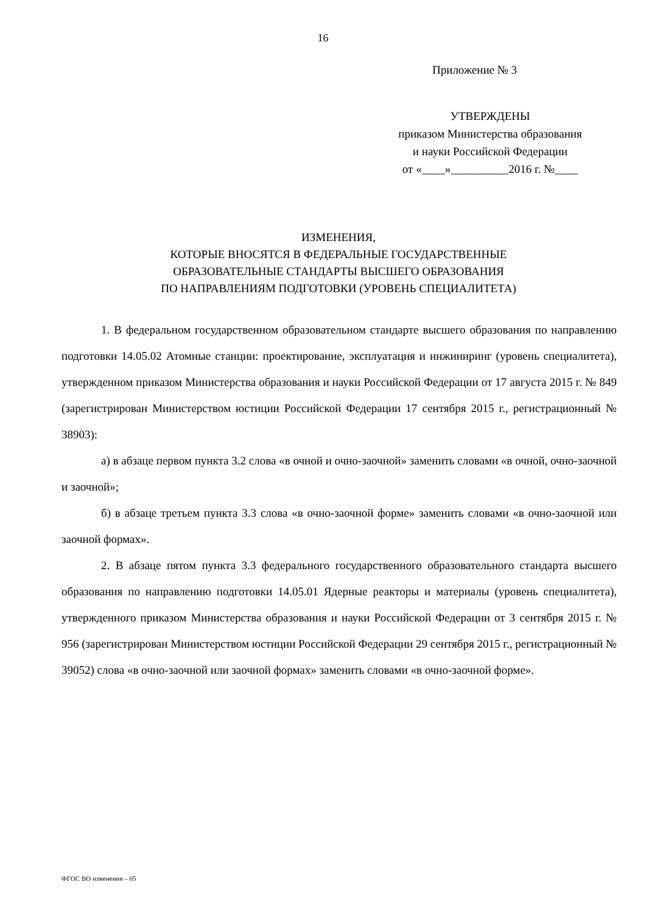16
Приложение № 3
УТВЕРЖДЕНЫ
приказом Министерства образования
и науки Российской Федерации
от «____»__________2016 г. №____
ИЗМЕНЕНИЯ,
КОТОРЫЕ ВНОСЯТСЯ В ФЕДЕРАЛЬНЫЕ ГОСУДАРСТВЕННЫЕ
ОБРАЗОВАТЕЛЬНЫЕ СТАНДАРТЫ ВЫСШЕГО ОБРАЗОВАНИЯ
ПО НАПРАВЛЕНИЯМ ПОДГОТОВКИ (УРОВЕНЬ СПЕЦИАЛИТЕТА)
1. В федеральном государственном образовательном стандарте высшего образования по направлению подготовки 14.05.02 Атомные станции: проектирование, эксплуатация и инжиниринг (уровень специалитета), утвержденном приказом Министерства образования и науки Российской Федерации от 17 августа 2015 г. № 849 (зарегистрирован Министерством юстиции Российской Федерации 17 сентября 2015 г., регистрационный № 38903):
а) в абзаце первом пункта 3.2 слова «в очной и очно-заочной» заменить словами «в очной, очно-заочной и заочной»;
б) в абзаце третьем пункта 3.3 слова «в очно-заочной форме» заменить словами «в очно-заочной или заочной формах».
2. В абзаце пятом пункта 3.3 федерального государственного образовательного стандарта высшего образования по направлению подготовки 14.05.01 Ядерные реакторы и материалы (уровень специалитета), утвержденного приказом Министерства образования и науки Российской Федерации от 3 сентября 2015 г. № 956 (зарегистрирован Министерством юстиции Российской Федерации 29 сентября 2015 г., регистрационный № 39052) слова «в очно-заочной или заочной формах» заменить словами «в очно-заочной форме».
ФГОС ВО изменения – 05